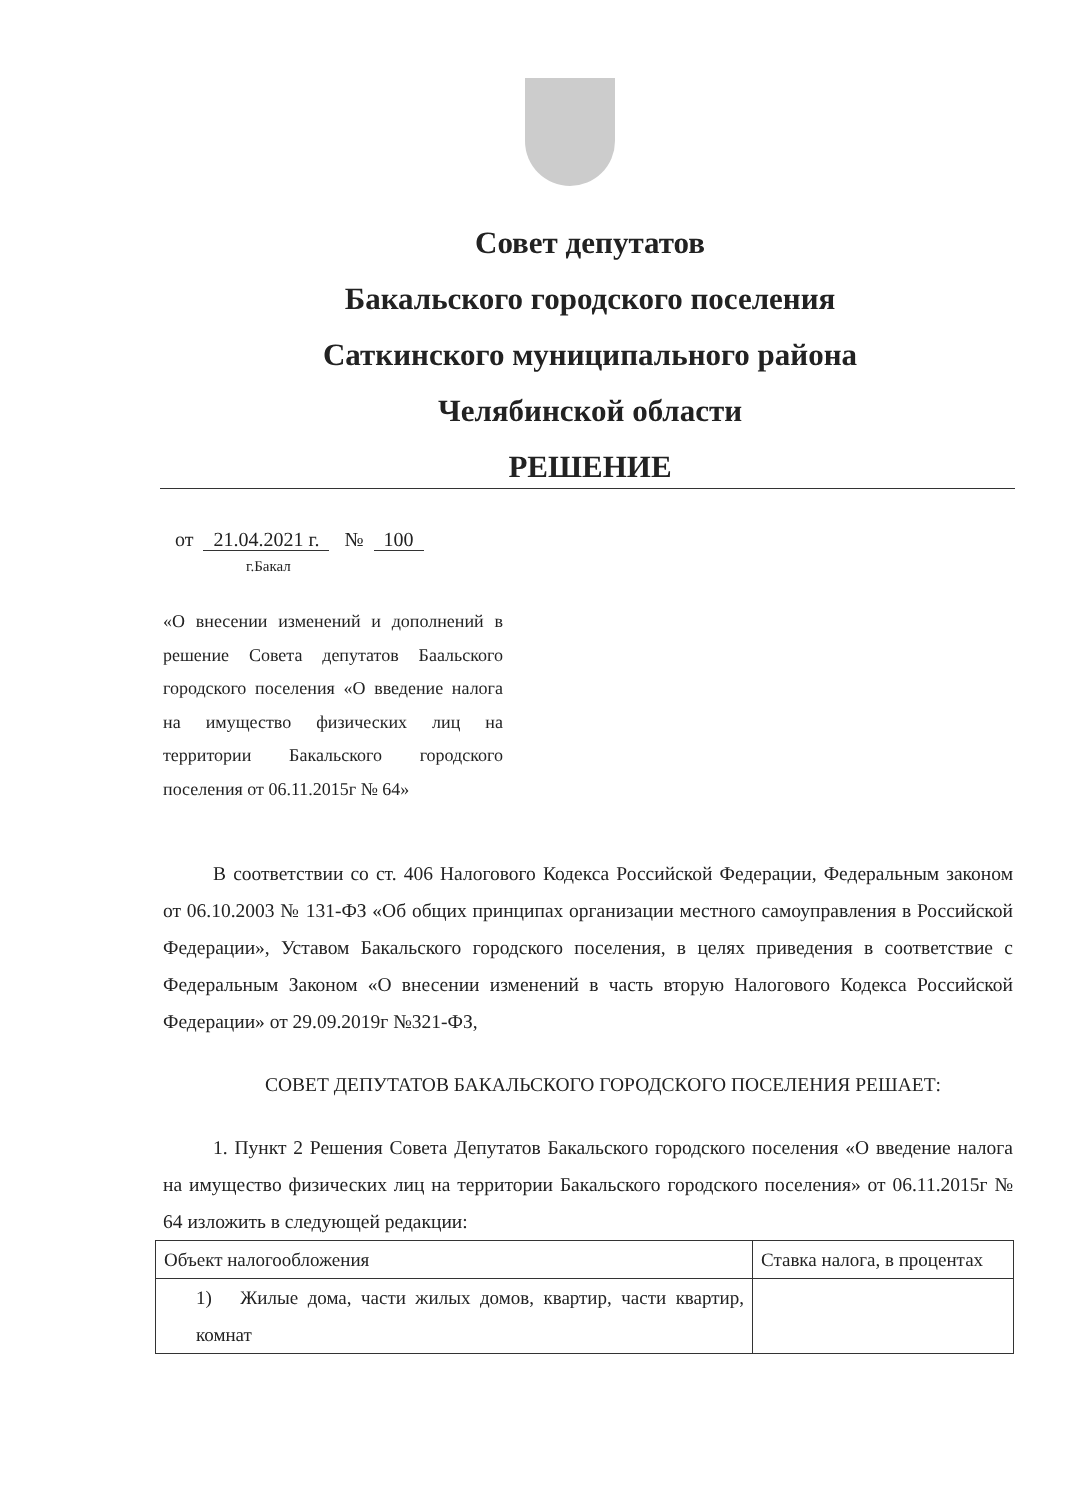Совет депутатов
Бакальского городского поселения
Саткинского муниципального района
Челябинской области
РЕШЕНИЕ
от 21.04.2021 г. № 100
г.Бакал
«О внесении изменений и дополнений в решение Совета депутатов Баальского городского поселения «О введение налога на имущество физических лиц на территории Бакальского городского поселения от 06.11.2015г № 64»
В соответствии со ст. 406 Налогового Кодекса Российской Федерации, Федеральным законом от 06.10.2003 № 131-ФЗ «Об общих принципах организации местного самоуправления в Российской Федерации», Уставом Бакальского городского поселения, в целях приведения в соответствие с Федеральным Законом «О внесении изменений в часть вторую Налогового Кодекса Российской Федерации» от 29.09.2019г №321-ФЗ,
СОВЕТ ДЕПУТАТОВ БАКАЛЬСКОГО ГОРОДСКОГО ПОСЕЛЕНИЯ РЕШАЕТ:
1. Пункт 2 Решения Совета Депутатов Бакальского городского поселения «О введение налога на имущество физических лиц на территории Бакальского городского поселения» от 06.11.2015г № 64 изложить в следующей редакции:
| Объект налогообложения | Ставка налога, в процентах |
| --- | --- |
| 1) Жилые дома, части жилых домов, квартир, части квартир, комнат | |